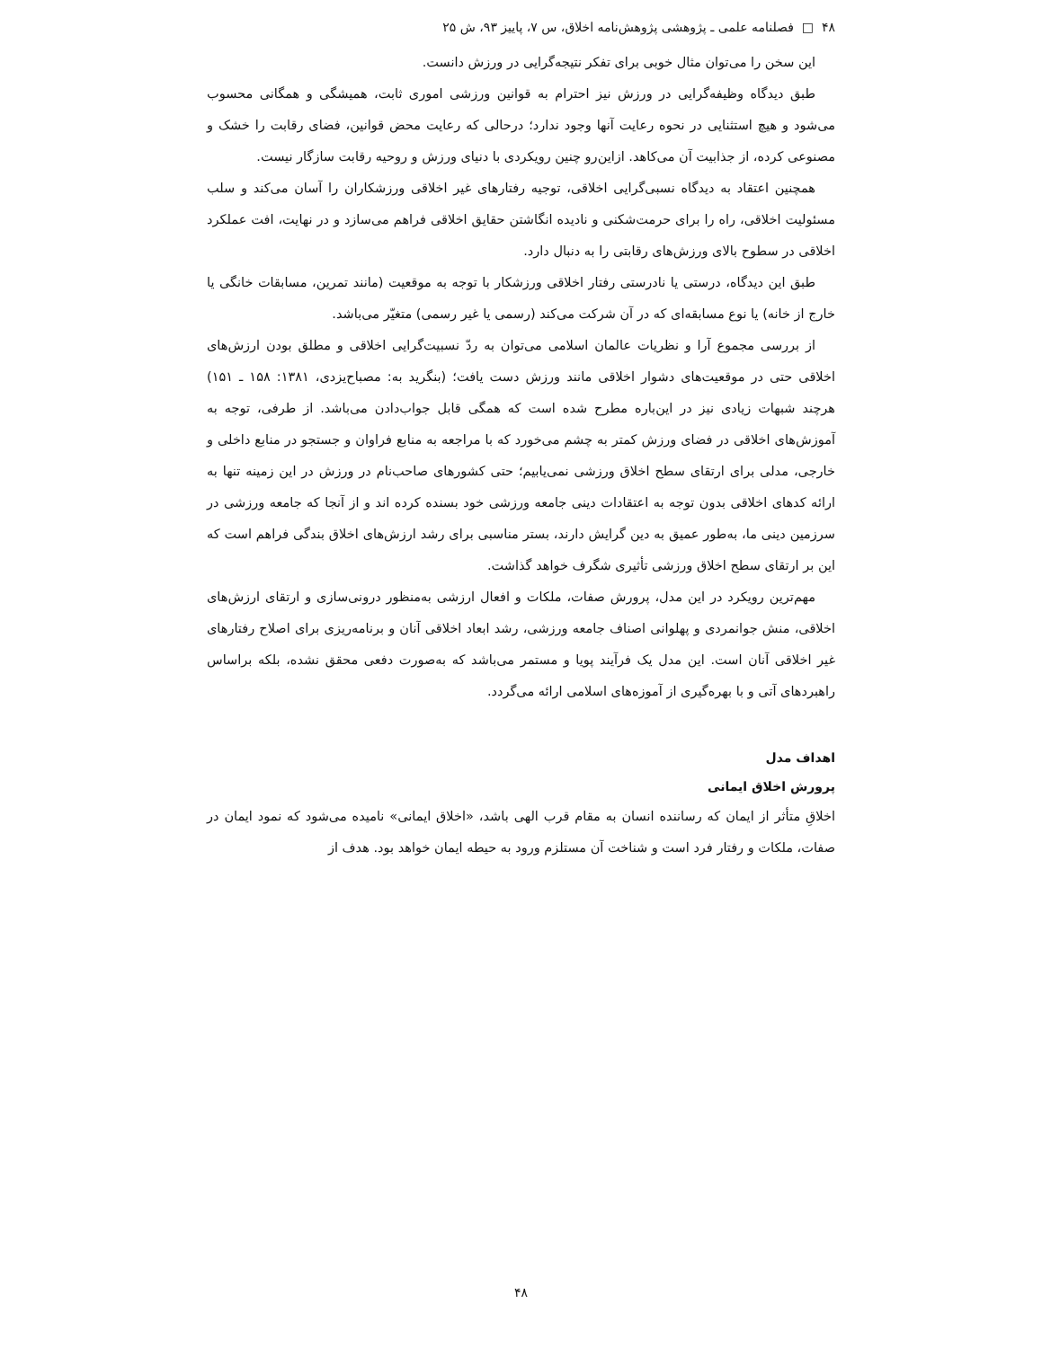۴۸ □ فصلنامه علمی ـ پژوهشی پژوهش‌نامه اخلاق، س ۷، پاییز ۹۳، ش ۲۵
این سخن را می‌توان مثال خوبی برای تفکر نتیجه‌گرایی در ورزش دانست.
طبق دیدگاه وظیفه‌گرایی در ورزش نیز احترام به قوانین ورزشی اموری ثابت، همیشگی و همگانی محسوب می‌شود و هیچ استثنایی در نحوه رعایت آنها وجود ندارد؛ درحالی که رعایت محض قوانین، فضای رقابت را خشک و مصنوعی کرده، از جذابیت آن می‌کاهد. ازاین‌رو چنین رویکردی با دنیای ورزش و روحیه رقابت سازگار نیست.
همچنین اعتقاد به دیدگاه نسبی‌گرایی اخلاقی، توجیه رفتارهای غیر اخلاقی ورزشکاران را آسان می‌کند و سلب مسئولیت اخلاقی، راه را برای حرمت‌شکنی و نادیده انگاشتن حقایق اخلاقی فراهم می‌سازد و در نهایت، افت عملکرد اخلاقی در سطوح بالای ورزش‌های رقابتی را به دنبال دارد.
طبق این دیدگاه، درستی یا نادرستی رفتار اخلاقی ورزشکار با توجه به موقعیت (مانند تمرین، مسابقات خانگی یا خارج از خانه) یا نوع مسابقه‌ای که در آن شرکت می‌کند (رسمی یا غیر رسمی) متغیّر می‌باشد.
از بررسی مجموع آرا و نظریات عالمان اسلامی می‌توان به ردّ نسبیت‌گرایی اخلاقی و مطلق بودن ارزش‌های اخلاقی حتی در موقعیت‌های دشوار اخلاقی مانند ورزش دست یافت؛ (بنگرید به: مصباح‌یزدی، ۱۳۸۱: ۱۵۸ ـ ۱۵۱) هرچند شبهات زیادی نیز در این‌باره مطرح شده است که همگی قابل جواب‌دادن می‌باشد. از طرفی، توجه به آموزش‌های اخلاقی در فضای ورزش کمتر به چشم می‌خورد که با مراجعه به منابع فراوان و جستجو در منابع داخلی و خارجی، مدلی برای ارتقای سطح اخلاق ورزشی نمی‌یابیم؛ حتی کشورهای صاحب‌نام در ورزش در این زمینه تنها به ارائه کدهای اخلاقی بدون توجه به اعتقادات دینی جامعه ورزشی خود بسنده کرده اند و از آنجا که جامعه ورزشی در سرزمین دینی ما، به‌طور عمیق به دین گرایش دارند، بستر مناسبی برای رشد ارزش‌های اخلاق بندگی فراهم است که این بر ارتقای سطح اخلاق ورزشی تأثیری شگرف خواهد گذاشت.
مهم‌ترین رویکرد در این مدل، پرورش صفات، ملکات و افعال ارزشی به‌منظور درونی‌سازی و ارتقای ارزش‌های اخلاقی، منش جوانمردی و پهلوانی اصناف جامعه ورزشی، رشد ابعاد اخلاقی آنان و برنامه‌ریزی برای اصلاح رفتارهای غیر اخلاقی آنان است. این مدل یک فرآیند پویا و مستمر می‌باشد که به‌صورت دفعی محقق نشده، بلکه براساس راهبردهای آتی و با بهره‌گیری از آموزه‌های اسلامی ارائه می‌گردد.
اهداف مدل
پرورش اخلاق ایمانی
اخلاقِ متأثر از ایمان که رساننده انسان به مقام قرب الهی باشد، «اخلاق ایمانی» نامیده می‌شود که نمود ایمان در صفات، ملکات و رفتار فرد است و شناخت آن مستلزم ورود به حیطه ایمان خواهد بود. هدف از
۴۸